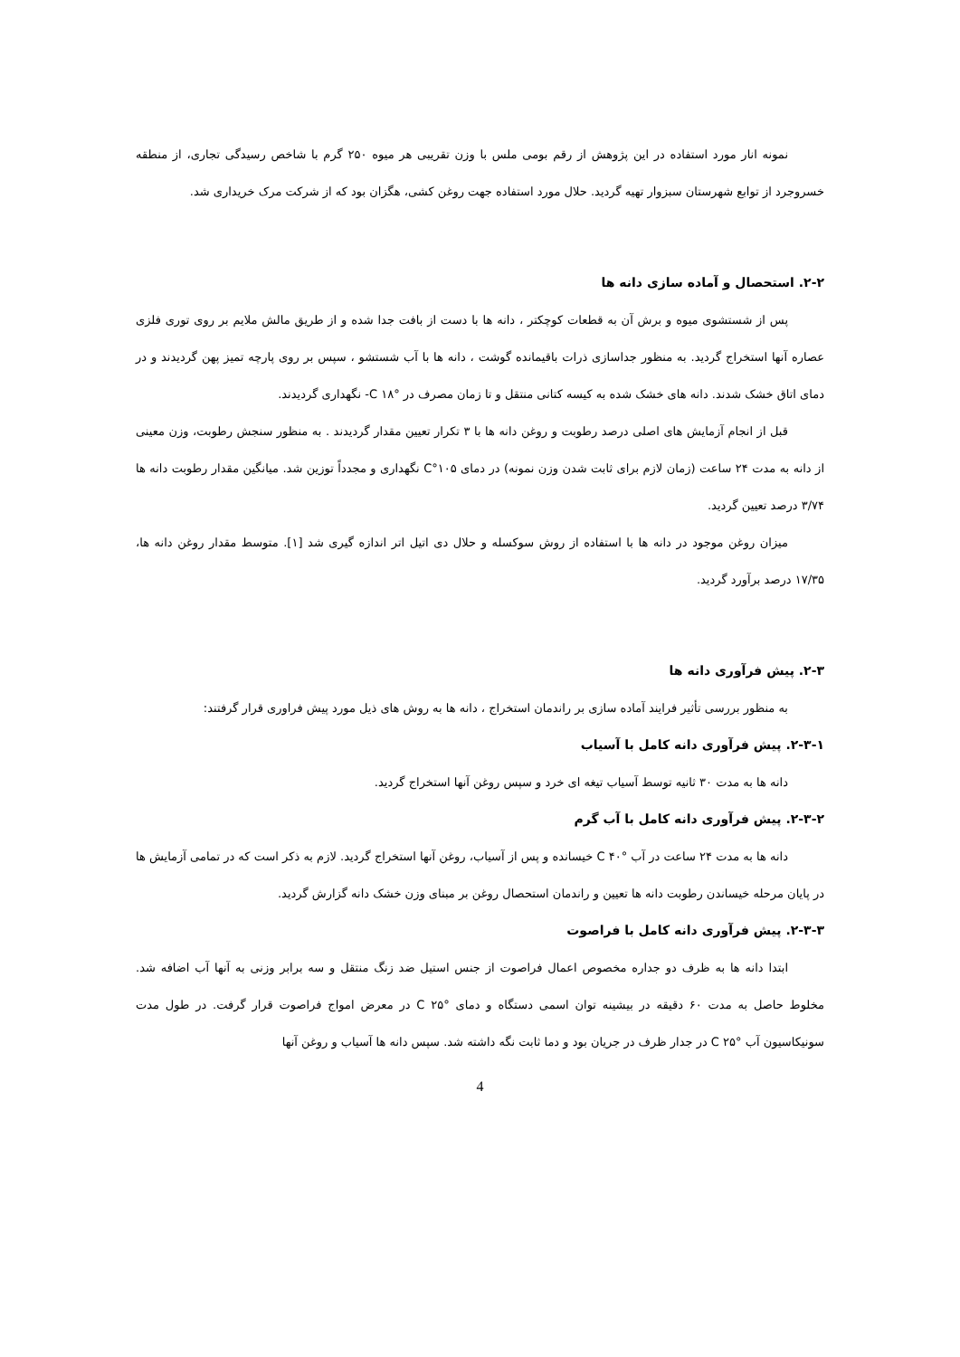نمونه انار مورد استفاده در این پژوهش از رقم بومی ملس با وزن تقریبی هر میوه ۲۵۰ گرم با شاخص رسیدگی تجاری، از منطقه خسروجرد از توابع شهرستان سبزوار تهیه گردید. حلال مورد استفاده جهت روغن کشی، هگزان بود که از شرکت مرک خریداری شد.
۲-۲. استحصال و آماده سازی دانه ها
پس از شستشوی میوه و برش آن به قطعات کوچکتر ، دانه ها با دست از بافت جدا شده و از طریق مالش ملایم بر روی توری فلزی عصاره آنها استخراج گردید. به منظور جداسازی ذرات باقیمانده گوشت ، دانه ها با آب شستشو ، سپس بر روی پارچه تمیز پهن گردیدند و در دمای اتاق خشک شدند. دانه های خشک شده به کیسه کتانی منتقل و تا زمان مصرف در °C ۱۸- نگهداری گردیدند.
قبل از انجام آزمایش های اصلی درصد رطوبت و روغن دانه ها با ۳ تکرار تعیین مقدار گردیدند . به منظور سنجش رطوبت، وزن معینی از دانه به مدت ۲۴ ساعت (زمان لازم برای ثابت شدن وزن نمونه) در دمای ۱۰۵°C نگهداری و مجدداً توزین شد. میانگین مقدار رطوبت دانه ها ۳/۷۴ درصد تعیین گردید.
میزان روغن موجود در دانه ها با استفاده از روش سوکسله و حلال دی اتیل اتر اندازه گیری شد [۱]. متوسط مقدار روغن دانه ها، ۱۷/۳۵ درصد برآورد گردید.
۲-۳. پیش فرآوری دانه ها
به منظور بررسی تأثیر فرایند آماده سازی بر راندمان استخراج ، دانه ها به روش های ذیل مورد پیش فراوری قرار گرفتند:
۲-۳-۱. پیش فرآوری دانه کامل با آسیاب
دانه ها به مدت ۳۰ ثانیه توسط آسیاب تیغه ای خرد و سپس روغن آنها استخراج گردید.
۲-۳-۲. پیش فرآوری دانه کامل با آب گرم
دانه ها به مدت ۲۴ ساعت در آب °C ۴۰ خیسانده و پس از آسیاب، روغن آنها استخراج گردید. لازم به ذکر است که در تمامی آزمایش ها در پایان مرحله خیساندن رطوبت دانه ها تعیین و راندمان استحصال روغن بر مبنای وزن خشک دانه گزارش گردید.
۲-۳-۳. پیش فرآوری دانه کامل با فراصوت
ابتدا دانه ها به ظرف دو جداره مخصوص اعمال فراصوت از جنس استیل ضد زنگ منتقل و سه برابر وزنی به آنها آب اضافه شد. مخلوط حاصل به مدت ۶۰ دقیقه در بیشینه توان اسمی دستگاه و دمای °C ۲۵ در معرض امواج فراصوت قرار گرفت. در طول مدت سونیکاسیون آب °C ۲۵ در جدار ظرف در جریان بود و دما ثابت نگه داشته شد. سپس دانه ها آسیاب و روغن آنها
4